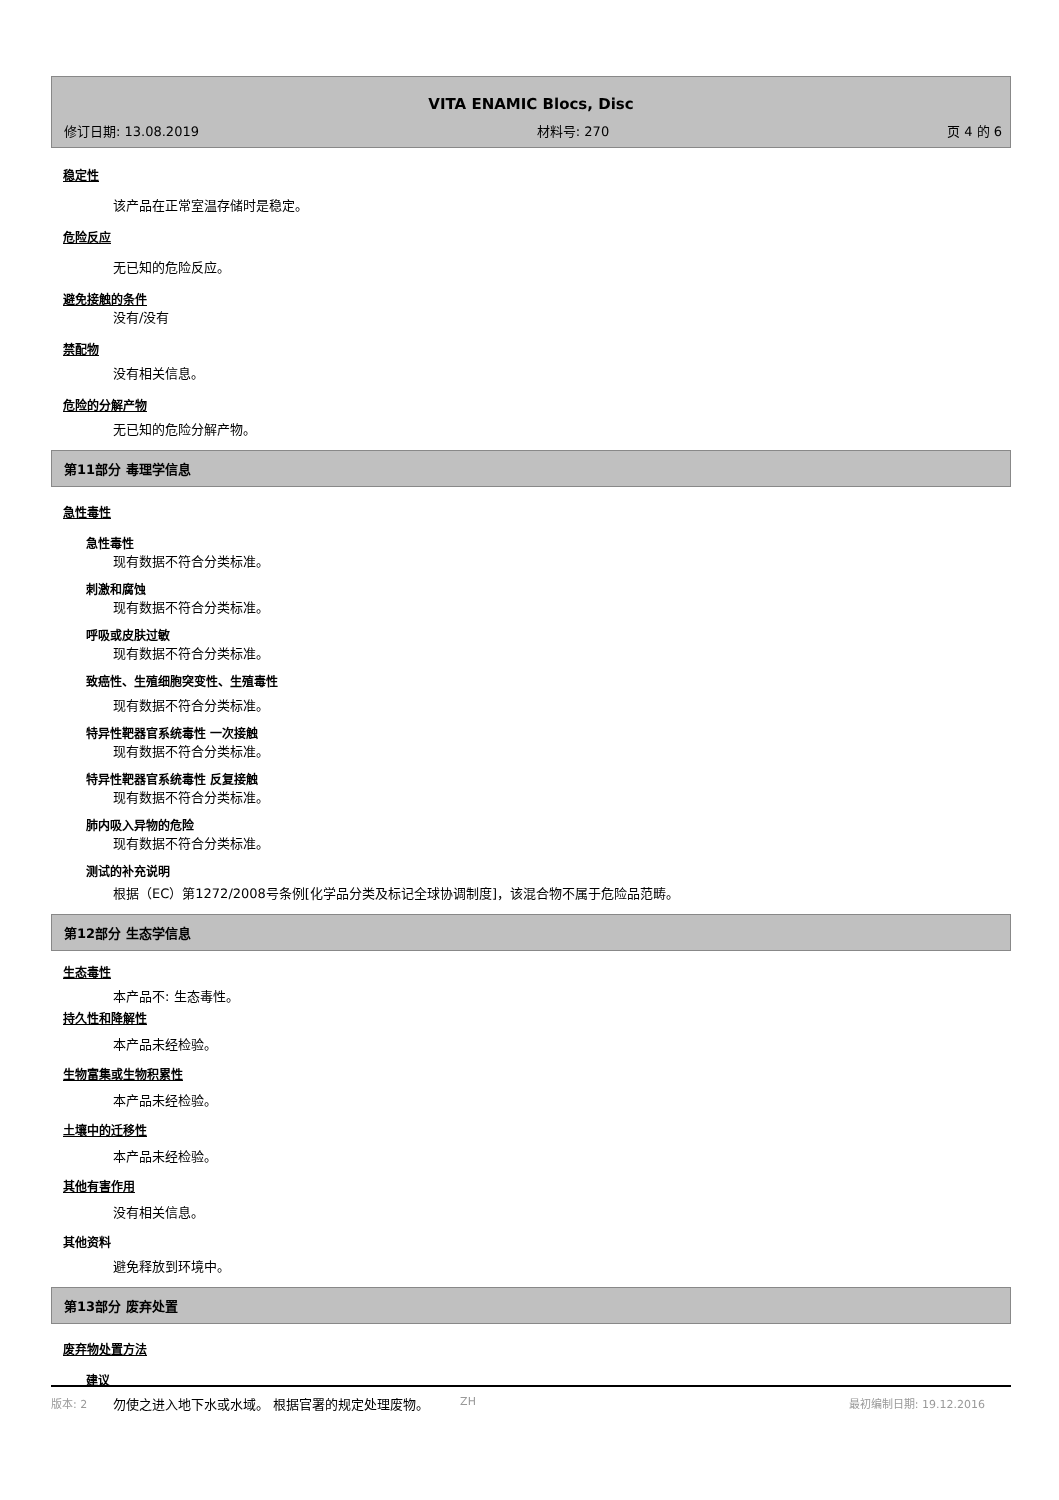VITA ENAMIC Blocs, Disc
修订日期: 13.08.2019 材料号: 270 页 4 的 6
稳定性
该产品在正常室温存储时是稳定。
危险反应
无已知的危险反应。
避免接触的条件
没有/没有
禁配物
没有相关信息。
危险的分解产物
无已知的危险分解产物。
第11部分 毒理学信息
急性毒性
急性毒性
现有数据不符合分类标准。
刺激和腐蚀
现有数据不符合分类标准。
呼吸或皮肤过敏
现有数据不符合分类标准。
致癌性、生殖细胞突变性、生殖毒性
现有数据不符合分类标准。
特异性靶器官系统毒性 一次接触
现有数据不符合分类标准。
特异性靶器官系统毒性 反复接触
现有数据不符合分类标准。
肺内吸入异物的危险
现有数据不符合分类标准。
测试的补充说明
根据（EC）第1272/2008号条例[化学品分类及标记全球协调制度]，该混合物不属于危险品范畴。
第12部分 生态学信息
生态毒性
本产品不: 生态毒性。
持久性和降解性
本产品未经检验。
生物富集或生物积累性
本产品未经检验。
土壤中的迁移性
本产品未经检验。
其他有害作用
没有相关信息。
其他资料
避免释放到环境中。
第13部分 废弃处置
废弃物处置方法
建议
勿使之进入地下水或水域。 根据官署的规定处理废物。
版本: 2 ZH 最初编制日期: 19.12.2016